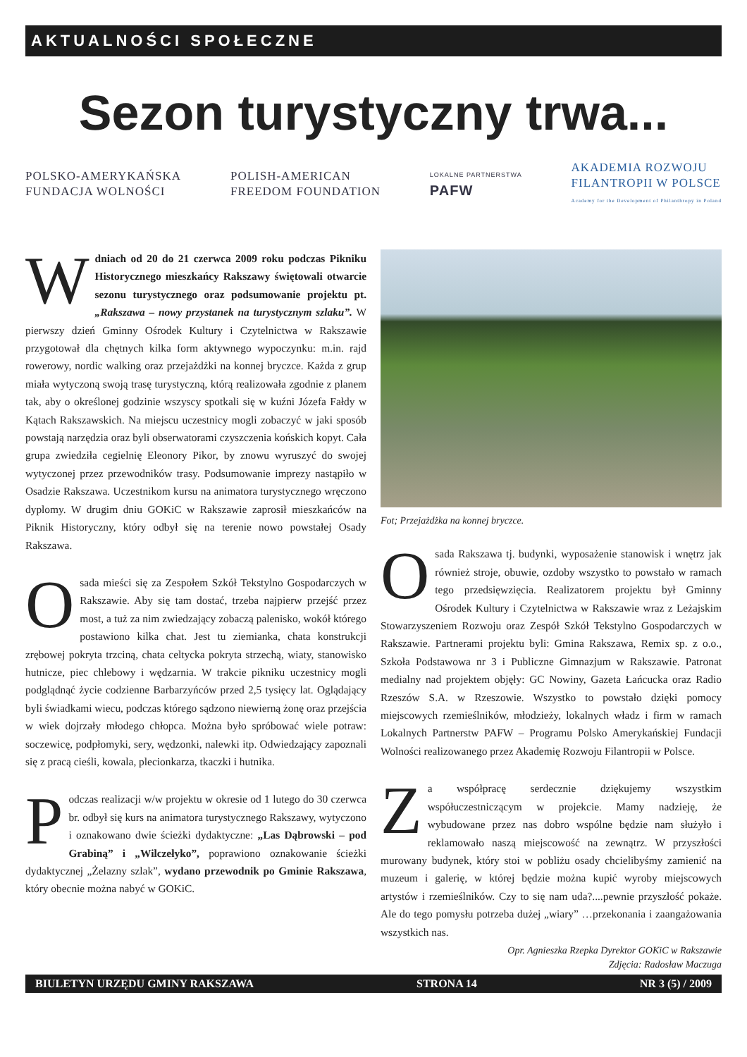AKTUALNOŚCI SPOŁECZNE
Sezon turystyczny trwa...
POLSKO-AMERYKAŃSKA
FUNDACJA WOLNOŚCI
POLISH-AMERICAN
FREEDOM FOUNDATION
LOKALNE PARTNERSTWA
PAFW
AKADEMIA ROZWOJU
FILANTROPII W POLSCE
Academy for the Development of Philanthropy in Poland
Wdniach od 20 do 21 czerwca 2009 roku podczas Pikniku Historycznego mieszkańcy Rakszawy świętowali otwarcie sezonu turystycznego oraz podsumowanie projektu pt. „Rakszawa – nowy przystanek na turystycznym szlaku”. W pierwszy dzień Gminny Ośrodek Kultury i Czytelnictwa w Rakszawie przygotował dla chętnych kilka form aktywnego wypoczynku: m.in. rajd rowerowy, nordic walking oraz przejażdżki na konnej bryczce. Każda z grup miała wytyczoną swoją trasę turystyczną, którą realizowała zgodnie z planem tak, aby o określonej godzinie wszyscy spotkali się w kuźni Józefa Fałdy w Kątach Rakszawskich. Na miejscu uczestnicy mogli zobaczyć w jaki sposób powstają narzędzia oraz byli obserwatorami czyszczenia końskich kopyt. Cała grupa zwiedziła cegielnię Eleonory Pikor, by znowu wyruszyć do swojej wytyczonej przez przewodników trasy. Podsumowanie imprezy nastąpiło w Osadzie Rakszawa. Uczestnikom kursu na animatora turystycznego wręczono dyplomy. W drugim dniu GOKiC w Rakszawie zaprosił mieszkańców na Piknik Historyczny, który odbył się na terenie nowo powstałej Osady Rakszawa.
Osada mieści się za Zespołem Szkół Tekstylno Gospodarczych w Rakszawie. Aby się tam dostać, trzeba najpierw przejść przez most, a tuż za nim zwiedzający zobaczą palenisko, wokół którego postawiono kilka chat. Jest tu ziemianka, chata konstrukcji zrębowej pokryta trzciną, chata celtycka pokryta strzechą, wiaty, stanowisko hutnicze, piec chlebowy i wędzarnia. W trakcie pikniku uczestnicy mogli podglądnąć życie codzienne Barbarzyńców przed 2,5 tysięcy lat. Oglądający byli świadkami wiecu, podczas którego sądzono niewierną żonę oraz przejścia w wiek dojrzały młodego chłopca. Można było spróbować wiele potraw: soczewicę, podpłomyki, sery, wędzonki, nalewki itp. Odwiedzający zapoznali się z pracą cieśli, kowala, plecionkarza, tkaczki i hutnika.
Podczas realizacji w/w projektu w okresie od 1 lutego do 30 czerwca br. odbył się kurs na animatora turystycznego Rakszawy, wytyczono i oznakowano dwie ścieżki dydaktyczne: „Las Dąbrowski – pod Grabiną” i „Wilczełyko”, poprawiono oznakowanie ścieżki dydaktycznej „Żelazny szlak”, wydano przewodnik po Gminie Rakszawa, który obecnie można nabyć w GOKiC.
Fot; Przejażdżka na konnej bryczce.
Osada Rakszawa tj. budynki, wyposażenie stanowisk i wnętrz jak również stroje, obuwie, ozdoby wszystko to powstało w ramach tego przedsięwzięcia. Realizatorem projektu był Gminny Ośrodek Kultury i Czytelnictwa w Rakszawie wraz z Leżajskim Stowarzyszeniem Rozwoju oraz Zespół Szkół Tekstylno Gospodarczych w Rakszawie. Partnerami projektu byli: Gmina Rakszawa, Remix sp. z o.o., Szkoła Podstawowa nr 3 i Publiczne Gimnazjum w Rakszawie. Patronat medialny nad projektem objęły: GC Nowiny, Gazeta Łańcucka oraz Radio Rzeszów S.A. w Rzeszowie. Wszystko to powstało dzięki pomocy miejscowych rzemieślników, młodzieży, lokalnych władz i firm w ramach Lokalnych Partnerstw PAFW – Programu Polsko Amerykańskiej Fundacji Wolności realizowanego przez Akademię Rozwoju Filantropii w Polsce.
Za współpracę serdecznie dziękujemy wszystkim współuczestniczącym w projekcie. Mamy nadzieję, że wybudowane przez nas dobro wspólne będzie nam służyło i reklamowało naszą miejscowość na zewnątrz. W przyszłości murowany budynek, który stoi w pobliżu osady chcielibyśmy zamienić na muzeum i galerię, w której będzie można kupić wyroby miejscowych artystów i rzemieślników. Czy to się nam uda?....pewnie przyszłość pokaże. Ale do tego pomysłu potrzeba dużej „wiary” …przekonania i zaangażowania wszystkich nas.
Opr. Agnieszka Rzepka Dyrektor GOKiC w Rakszawie
Zdjęcia: Radosław Maczuga
BIULETYN URZĘDU GMINY RAKSZAWA STRONA 14 NR 3 (5) / 2009